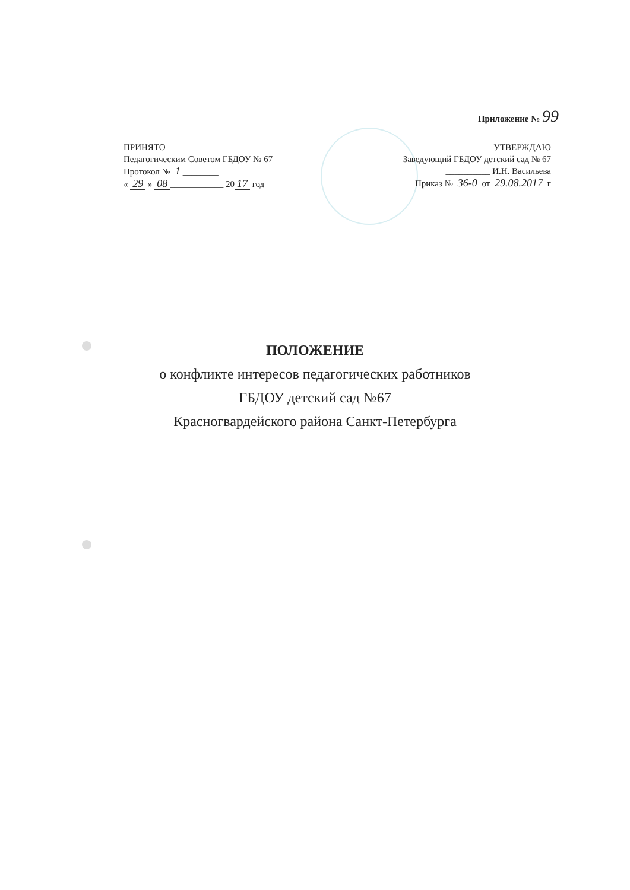Приложение № 99
ПРИНЯТО
Педагогическим Советом ГБДОУ № 67
Протокол № 1 ________
« 29 » 08 ____________ 20 17 год
УТВЕРЖДАЮ
Заведующий ГБДОУ детский сад № 67
__________ И.Н. Васильева
Приказ № 36-0 от 29.08.2017 г
ПОЛОЖЕНИЕ
о конфликте интересов педагогических работников
ГБДОУ детский сад №67
Красногвардейского района Санкт-Петербурга